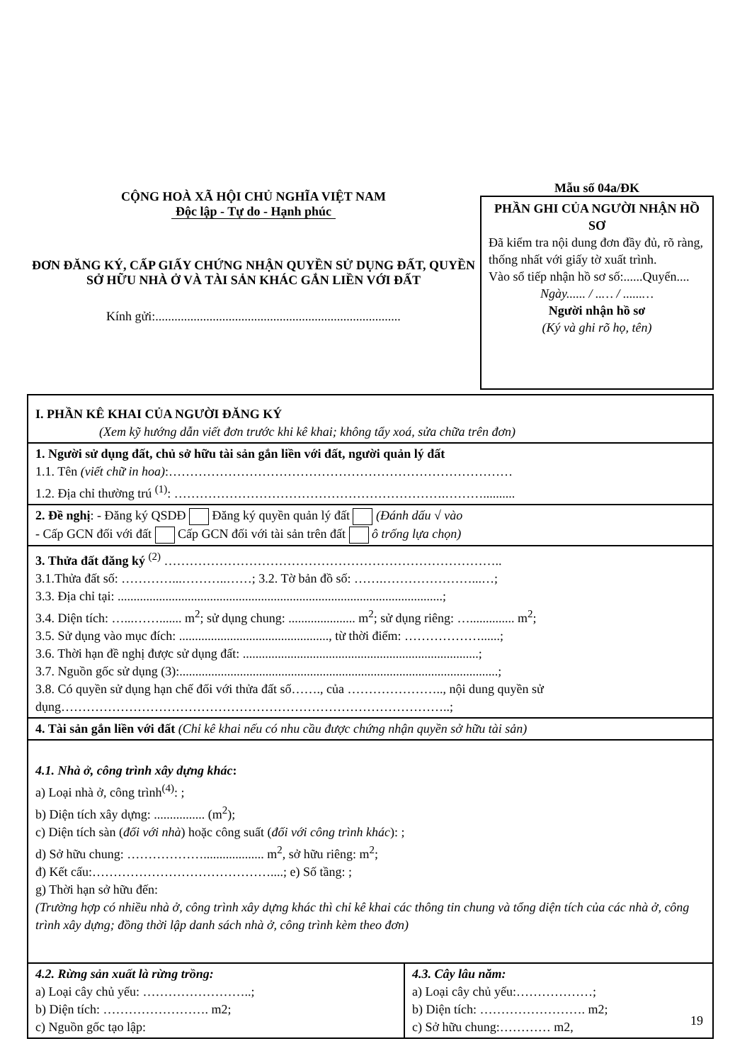CỘNG HOÀ XÃ HỘI CHỦ NGHĨA VIỆT NAM
Độc lập - Tự do - Hạnh phúc
ĐƠN ĐĂNG KÝ, CẤP GIẤY CHỨNG NHẬN QUYỀN SỬ DỤNG ĐẤT, QUYỀN SỞ HỮU NHÀ Ở VÀ TÀI SẢN KHÁC GẮN LIỀN VỚI ĐẤT
Kính gửi:.............................................................................
Mẫu số 04a/ĐK
PHẦN GHI CỦA NGƯỜI NHẬN HỒ SƠ
Đã kiểm tra nội dung đơn đầy đủ, rõ ràng, thống nhất với giấy tờ xuất trình.
Vào sổ tiếp nhận hồ sơ số:......Quyển....
Ngày...... / ..… / ......…
Người nhận hồ sơ
(Ký và ghi rõ họ, tên)
| I. PHẦN KÊ KHAI CỦA NGƯỜI ĐĂNG KÝ (Xem kỹ hướng dẫn viết đơn trước khi kê khai; không tẩy xoá, sửa chữa trên đơn) | |
| 1. Người sử dụng đất, chủ sở hữu tài sản gắn liền với đất, người quản lý đất 1.1. Tên (viết chữ in hoa) :……………………………………………………………………… 1.2. Địa chỉ thường trú <sup>(1)</sup>: ……………………………………………………….……….......... | |
| 2. Đề nghị : - Đăng ký QSDĐ Đăng ký quyền quản lý đất (Đánh dấu √ vào - Cấp GCN đối với đất Cấp GCN đối với tài sản trên đất ô trống lựa chọn) | |
| 3. Thửa đất đăng ký <sup>(2)</sup> …………………………………………………………………….. 3.1.Thửa đất số: …………...………..……; 3.2. Tờ bản đồ số: …….…………………...…; 3.3. Địa chỉ tại: ......................................................................................................; 3.4. Diện tích: …...……....... m<sup>2</sup>; sử dụng chung: ..................... m<sup>2</sup>; sử dụng riêng: ….............. m<sup>2</sup>; 3.5. Sử dụng vào mục đích: ..............................................., từ thời điểm: ………………......; 3.6. Thời hạn đề nghị được sử dụng đất: ..........................................................................; 3.7. Nguồn gốc sử dụng (3):....................................................................................................; 3.8. Có quyền sử dụng hạn chế đối với thửa đất số……., của ………………….., nội dung quyền sử dụng………………………………………………………………………………..; | |
| 4. Tài sản gắn liền với đất (Chỉ kê khai nếu có nhu cầu được chứng nhận quyền sở hữu tài sản) | |
| 4.1. Nhà ở, công trình xây dựng khác : a) Loại nhà ở, công trình<sup>(4)</sup>: ; b) Diện tích xây dựng: ................ (m<sup>2</sup>); c) Diện tích sàn ( đối với nhà ) hoặc công suất ( đối với công trình khác ): ; d) Sở hữu chung: ………………................... m<sup>2</sup>, sở hữu riêng: m<sup>2</sup>; đ) Kết cấu:……………………………………....; e) Số tầng: ; g) Thời hạn sở hữu đến: (Trường hợp có nhiều nhà ở, công trình xây dựng khác thì chỉ kê khai các thông tin chung và tổng diện tích của các nhà ở, công trình xây dựng; đồng thời lập danh sách nhà ở, công trình kèm theo đơn) | |
| 4.2. Rừng sản xuất là rừng trồng: a) Loại cây chủ yếu: ……………………..; b) Diện tích: ……………………. m2; c) Nguồn gốc tạo lập: | 4.3. Cây lâu năm: a) Loại cây chủ yếu:………………; b) Diện tích: ……………………. m2; c) Sở hữu chung:………… m2, |
19